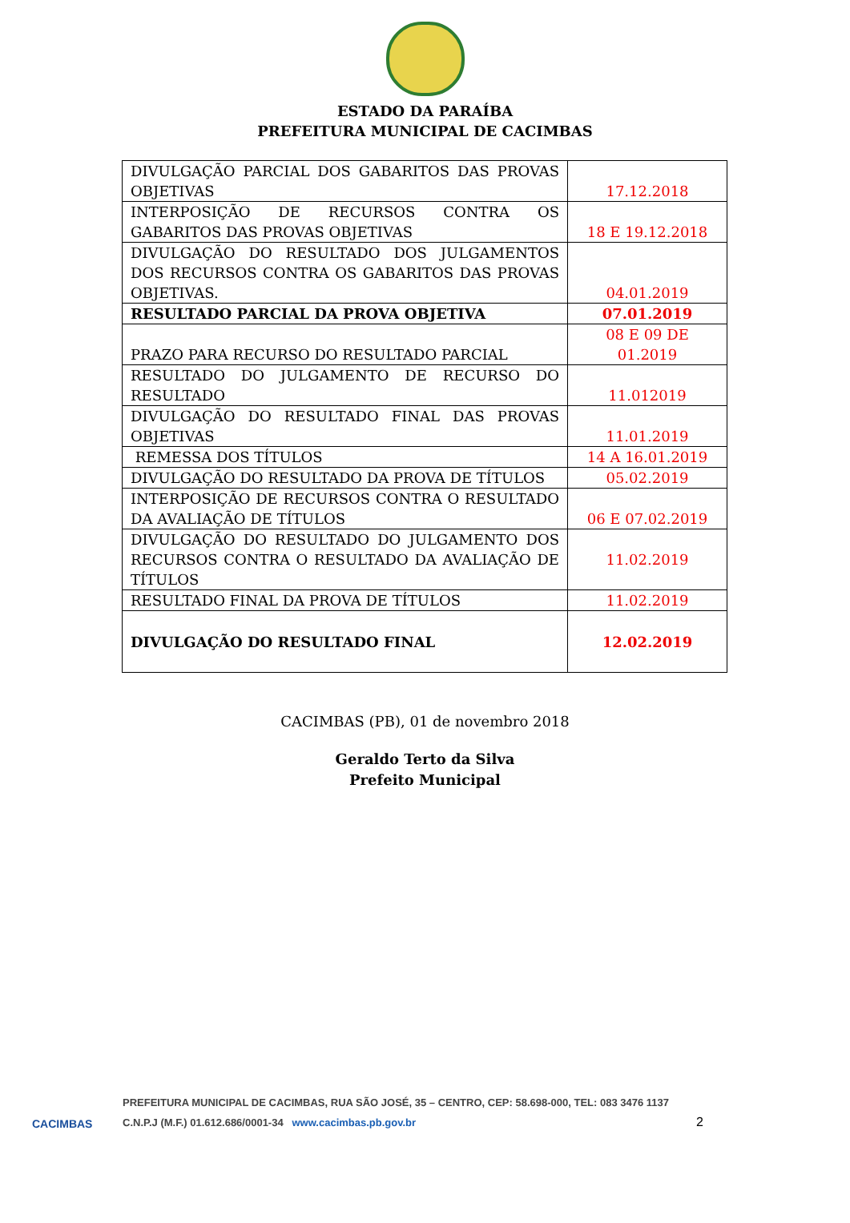ESTADO DA PARAÍBA
PREFEITURA MUNICIPAL DE CACIMBAS
| DIVULGAÇÃO PARCIAL DOS GABARITOS DAS PROVAS OBJETIVAS | 17.12.2018 |
| INTERPOSIÇÃO DE RECURSOS CONTRA OS GABARITOS DAS PROVAS OBJETIVAS | 18 E 19.12.2018 |
| DIVULGAÇÃO DO RESULTADO DOS JULGAMENTOS DOS RECURSOS CONTRA OS GABARITOS DAS PROVAS OBJETIVAS. | 04.01.2019 |
| RESULTADO PARCIAL DA PROVA OBJETIVA | 07.01.2019 |
| PRAZO PARA RECURSO DO RESULTADO PARCIAL | 08 E 09 DE 01.2019 |
| RESULTADO DO JULGAMENTO DE RECURSO DO RESULTADO | 11.012019 |
| DIVULGAÇÃO DO RESULTADO FINAL DAS PROVAS OBJETIVAS | 11.01.2019 |
| REMESSA DOS TÍTULOS | 14 A 16.01.2019 |
| DIVULGAÇÃO DO RESULTADO DA PROVA DE TÍTULOS | 05.02.2019 |
| INTERPOSIÇÃO DE RECURSOS CONTRA O RESULTADO DA AVALIAÇÃO DE TÍTULOS | 06 E 07.02.2019 |
| DIVULGAÇÃO DO RESULTADO DO JULGAMENTO DOS RECURSOS CONTRA O RESULTADO DA AVALIAÇÃO DE TÍTULOS | 11.02.2019 |
| RESULTADO FINAL DA PROVA DE TÍTULOS | 11.02.2019 |
| DIVULGAÇÃO DO RESULTADO FINAL | 12.02.2019 |
CACIMBAS (PB), 01 de novembro 2018
Geraldo Terto da Silva
Prefeito Municipal
CACIMBAS
PREFEITURA MUNICIPAL DE CACIMBAS, RUA SÃO JOSÉ, 35 – CENTRO, CEP: 58.698-000, TEL: 083 3476 1137
C.N.P.J (M.F.) 01.612.686/0001-34 www.cacimbas.pb.gov.br 2